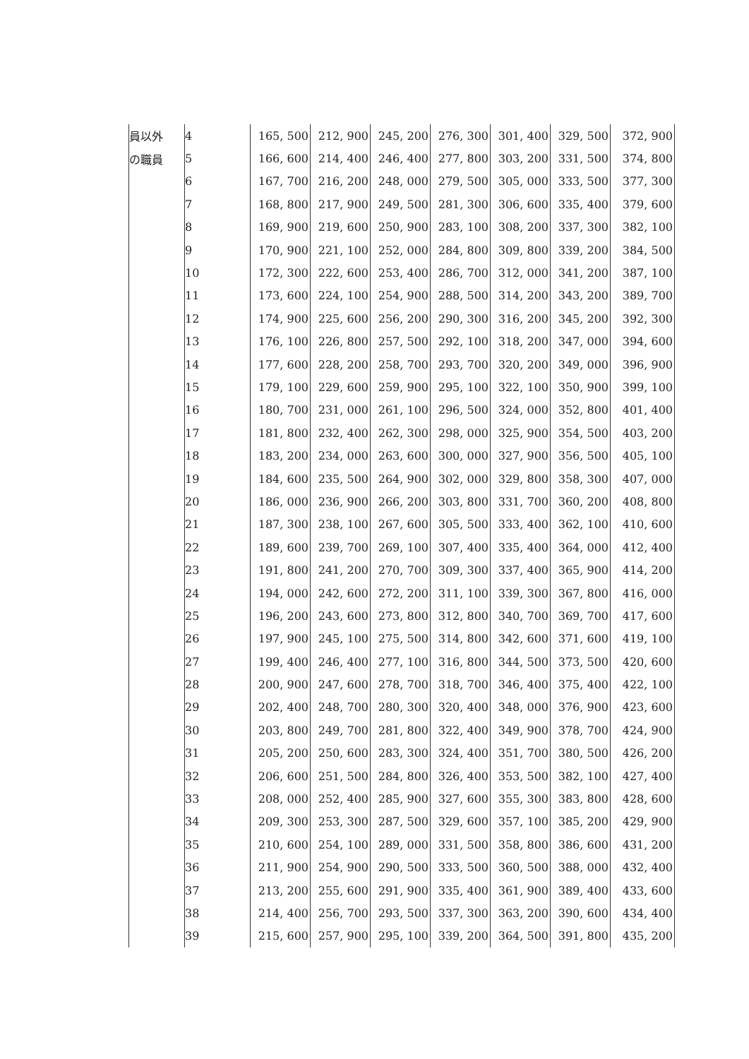| 員以外 | 4 | | 165, 500 | 212, 900 | 245, 200 | 276, 300 | 301, 400 | 329, 500 | 372, 900 |
| の職員 | 5 | | 166, 600 | 214, 400 | 246, 400 | 277, 800 | 303, 200 | 331, 500 | 374, 800 |
| | 6 | | 167, 700 | 216, 200 | 248, 000 | 279, 500 | 305, 000 | 333, 500 | 377, 300 |
| | 7 | | 168, 800 | 217, 900 | 249, 500 | 281, 300 | 306, 600 | 335, 400 | 379, 600 |
| | 8 | | 169, 900 | 219, 600 | 250, 900 | 283, 100 | 308, 200 | 337, 300 | 382, 100 |
| | 9 | | 170, 900 | 221, 100 | 252, 000 | 284, 800 | 309, 800 | 339, 200 | 384, 500 |
| | 10 | | 172, 300 | 222, 600 | 253, 400 | 286, 700 | 312, 000 | 341, 200 | 387, 100 |
| | 11 | | 173, 600 | 224, 100 | 254, 900 | 288, 500 | 314, 200 | 343, 200 | 389, 700 |
| | 12 | | 174, 900 | 225, 600 | 256, 200 | 290, 300 | 316, 200 | 345, 200 | 392, 300 |
| | 13 | | 176, 100 | 226, 800 | 257, 500 | 292, 100 | 318, 200 | 347, 000 | 394, 600 |
| | 14 | | 177, 600 | 228, 200 | 258, 700 | 293, 700 | 320, 200 | 349, 000 | 396, 900 |
| | 15 | | 179, 100 | 229, 600 | 259, 900 | 295, 100 | 322, 100 | 350, 900 | 399, 100 |
| | 16 | | 180, 700 | 231, 000 | 261, 100 | 296, 500 | 324, 000 | 352, 800 | 401, 400 |
| | 17 | | 181, 800 | 232, 400 | 262, 300 | 298, 000 | 325, 900 | 354, 500 | 403, 200 |
| | 18 | | 183, 200 | 234, 000 | 263, 600 | 300, 000 | 327, 900 | 356, 500 | 405, 100 |
| | 19 | | 184, 600 | 235, 500 | 264, 900 | 302, 000 | 329, 800 | 358, 300 | 407, 000 |
| | 20 | | 186, 000 | 236, 900 | 266, 200 | 303, 800 | 331, 700 | 360, 200 | 408, 800 |
| | 21 | | 187, 300 | 238, 100 | 267, 600 | 305, 500 | 333, 400 | 362, 100 | 410, 600 |
| | 22 | | 189, 600 | 239, 700 | 269, 100 | 307, 400 | 335, 400 | 364, 000 | 412, 400 |
| | 23 | | 191, 800 | 241, 200 | 270, 700 | 309, 300 | 337, 400 | 365, 900 | 414, 200 |
| | 24 | | 194, 000 | 242, 600 | 272, 200 | 311, 100 | 339, 300 | 367, 800 | 416, 000 |
| | 25 | | 196, 200 | 243, 600 | 273, 800 | 312, 800 | 340, 700 | 369, 700 | 417, 600 |
| | 26 | | 197, 900 | 245, 100 | 275, 500 | 314, 800 | 342, 600 | 371, 600 | 419, 100 |
| | 27 | | 199, 400 | 246, 400 | 277, 100 | 316, 800 | 344, 500 | 373, 500 | 420, 600 |
| | 28 | | 200, 900 | 247, 600 | 278, 700 | 318, 700 | 346, 400 | 375, 400 | 422, 100 |
| | 29 | | 202, 400 | 248, 700 | 280, 300 | 320, 400 | 348, 000 | 376, 900 | 423, 600 |
| | 30 | | 203, 800 | 249, 700 | 281, 800 | 322, 400 | 349, 900 | 378, 700 | 424, 900 |
| | 31 | | 205, 200 | 250, 600 | 283, 300 | 324, 400 | 351, 700 | 380, 500 | 426, 200 |
| | 32 | | 206, 600 | 251, 500 | 284, 800 | 326, 400 | 353, 500 | 382, 100 | 427, 400 |
| | 33 | | 208, 000 | 252, 400 | 285, 900 | 327, 600 | 355, 300 | 383, 800 | 428, 600 |
| | 34 | | 209, 300 | 253, 300 | 287, 500 | 329, 600 | 357, 100 | 385, 200 | 429, 900 |
| | 35 | | 210, 600 | 254, 100 | 289, 000 | 331, 500 | 358, 800 | 386, 600 | 431, 200 |
| | 36 | | 211, 900 | 254, 900 | 290, 500 | 333, 500 | 360, 500 | 388, 000 | 432, 400 |
| | 37 | | 213, 200 | 255, 600 | 291, 900 | 335, 400 | 361, 900 | 389, 400 | 433, 600 |
| | 38 | | 214, 400 | 256, 700 | 293, 500 | 337, 300 | 363, 200 | 390, 600 | 434, 400 |
| | 39 | | 215, 600 | 257, 900 | 295, 100 | 339, 200 | 364, 500 | 391, 800 | 435, 200 |